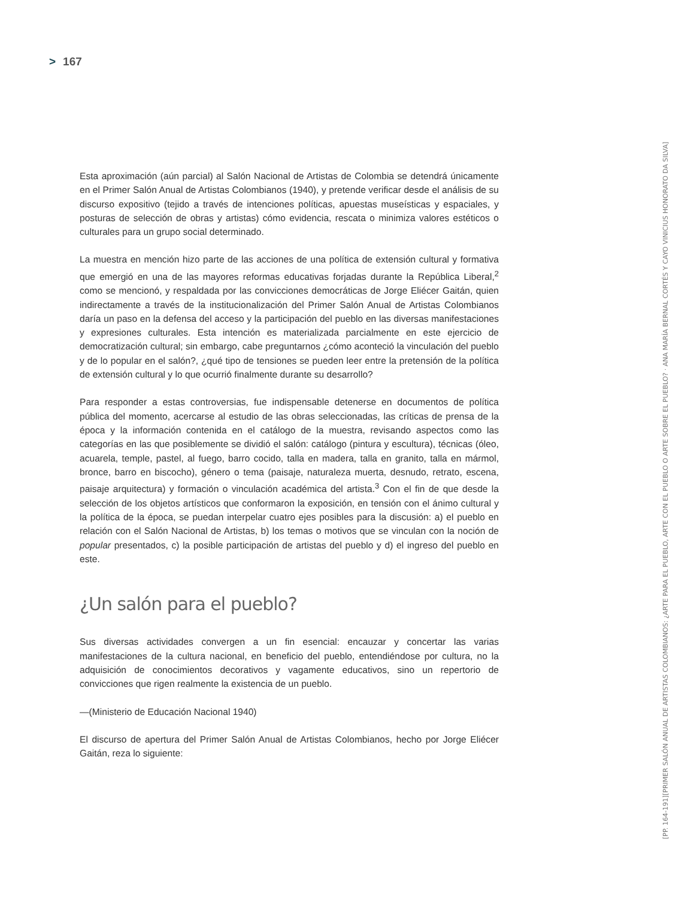> 167
Esta aproximación (aún parcial) al Salón Nacional de Artistas de Colombia se detendrá únicamente en el Primer Salón Anual de Artistas Colombianos (1940), y pretende verificar desde el análisis de su discurso expositivo (tejido a través de intenciones políticas, apuestas museísticas y espaciales, y posturas de selección de obras y artistas) cómo evidencia, rescata o minimiza valores estéticos o culturales para un grupo social determinado.
La muestra en mención hizo parte de las acciones de una política de extensión cultural y formativa que emergió en una de las mayores reformas educativas forjadas durante la República Liberal,<sup>2</sup> como se mencionó, y respaldada por las convicciones democráticas de Jorge Eliécer Gaitán, quien indirectamente a través de la institucionalización del Primer Salón Anual de Artistas Colombianos daría un paso en la defensa del acceso y la participación del pueblo en las diversas manifestaciones y expresiones culturales. Esta intención es materializada parcialmente en este ejercicio de democratización cultural; sin embargo, cabe preguntarnos ¿cómo aconteció la vinculación del pueblo y de lo popular en el salón?, ¿qué tipo de tensiones se pueden leer entre la pretensión de la política de extensión cultural y lo que ocurrió finalmente durante su desarrollo?
Para responder a estas controversias, fue indispensable detenerse en documentos de política pública del momento, acercarse al estudio de las obras seleccionadas, las críticas de prensa de la época y la información contenida en el catálogo de la muestra, revisando aspectos como las categorías en las que posiblemente se dividió el salón: catálogo (pintura y escultura), técnicas (óleo, acuarela, temple, pastel, al fuego, barro cocido, talla en madera, talla en granito, talla en mármol, bronce, barro en biscocho), género o tema (paisaje, naturaleza muerta, desnudo, retrato, escena, paisaje arquitectura) y formación o vinculación académica del artista.<sup>3</sup> Con el fin de que desde la selección de los objetos artísticos que conformaron la exposición, en tensión con el ánimo cultural y la política de la época, se puedan interpelar cuatro ejes posibles para la discusión: a) el pueblo en relación con el Salón Nacional de Artistas, b) los temas o motivos que se vinculan con la noción de popular presentados, c) la posible participación de artistas del pueblo y d) el ingreso del pueblo en este.
¿Un salón para el pueblo?
Sus diversas actividades convergen a un fin esencial: encauzar y concertar las varias manifestaciones de la cultura nacional, en beneficio del pueblo, entendiéndose por cultura, no la adquisición de conocimientos decorativos y vagamente educativos, sino un repertorio de convicciones que rigen realmente la existencia de un pueblo.
—(Ministerio de Educación Nacional 1940)
El discurso de apertura del Primer Salón Anual de Artistas Colombianos, hecho por Jorge Eliécer Gaitán, reza lo siguiente:
[PP. 164-191] [PRIMER SALÓN ANUAL DE ARTISTAS COLOMBIANOS: ¿ARTE PARA EL PUEBLO, ARTE CON EL PUEBLO O ARTE SOBRE EL PUEBLO? · ANA MARÍA BERNAL CORTÉS Y CAYO VINICIUS HONORATO DA SILVA]